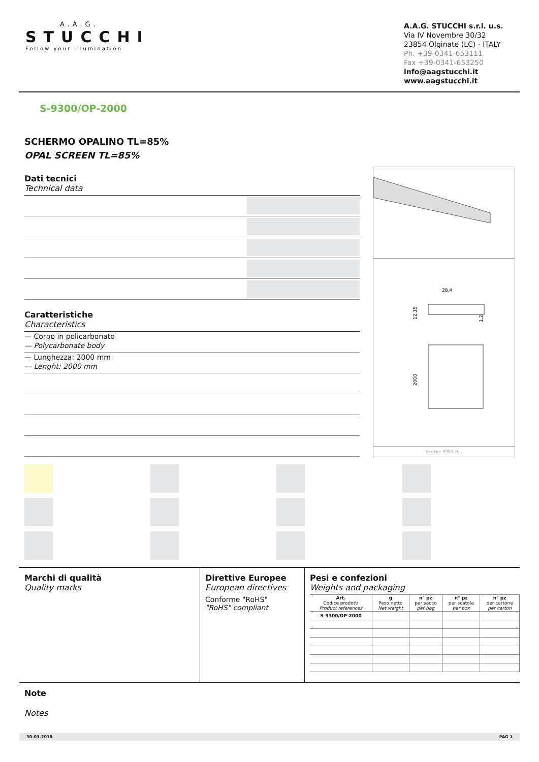A.A.G.
STUCCHI
Follow your illumination
A.A.G. STUCCHI s.r.l. u.s.
Via IV Novembre 30/32
23854 Olginate (LC) - ITALY
Ph. +39-0341-653111
Fax +39-0341-653250
info@aagstucchi.it
www.aagstucchi.it
S-9300/OP-2000
SCHERMO OPALINO TL=85%
OPAL SCREEN TL=85%
Dati tecnici
Technical data
Caratteristiche
Characteristics
— Corpo in policarbonato
— Polycarbonate body
— Lunghezza: 2000 mm
— Lenght: 2000 mm
28.4
12.15
1.2
2000
Per/For: 9000_H...
Marchi di qualità
Quality marks
Direttive Europee
European directives
Conforme "RoHS"
"RoHS" compliant
Pesi e confezioni
Weights and packaging
| Art. Codice prodotti Product references | g Peso netto Net weight | n° pz per sacco per bag | n° pz per scatola per box | n° pz per cartone per carton |
| --- | --- | --- | --- | --- |
| S-9300/OP-2000 | | | | |
Note
Notes
30-03-2018 PAG 1